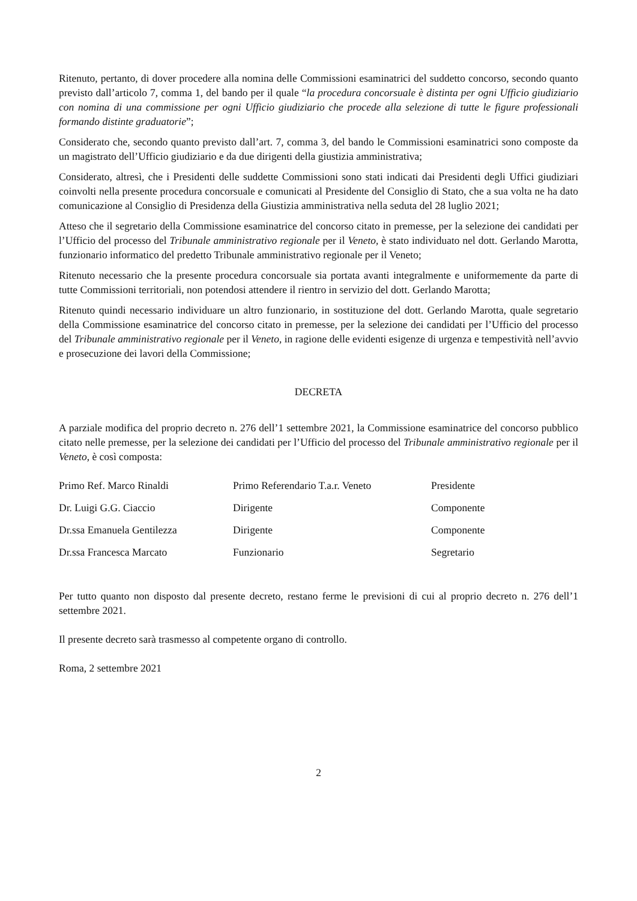Ritenuto, pertanto, di dover procedere alla nomina delle Commissioni esaminatrici del suddetto concorso, secondo quanto previsto dall’articolo 7, comma 1, del bando per il quale “la procedura concorsuale è distinta per ogni Ufficio giudiziario con nomina di una commissione per ogni Ufficio giudiziario che procede alla selezione di tutte le figure professionali formando distinte graduatorie”;
Considerato che, secondo quanto previsto dall’art. 7, comma 3, del bando le Commissioni esaminatrici sono composte da un magistrato dell’Ufficio giudiziario e da due dirigenti della giustizia amministrativa;
Considerato, altresì, che i Presidenti delle suddette Commissioni sono stati indicati dai Presidenti degli Uffici giudiziari coinvolti nella presente procedura concorsuale e comunicati al Presidente del Consiglio di Stato, che a sua volta ne ha dato comunicazione al Consiglio di Presidenza della Giustizia amministrativa nella seduta del 28 luglio 2021;
Atteso che il segretario della Commissione esaminatrice del concorso citato in premesse, per la selezione dei candidati per l’Ufficio del processo del Tribunale amministrativo regionale per il Veneto, è stato individuato nel dott. Gerlando Marotta, funzionario informatico del predetto Tribunale amministrativo regionale per il Veneto;
Ritenuto necessario che la presente procedura concorsuale sia portata avanti integralmente e uniformemente da parte di tutte Commissioni territoriali, non potendosi attendere il rientro in servizio del dott. Gerlando Marotta;
Ritenuto quindi necessario individuare un altro funzionario, in sostituzione del dott. Gerlando Marotta, quale segretario della Commissione esaminatrice del concorso citato in premesse, per la selezione dei candidati per l’Ufficio del processo del Tribunale amministrativo regionale per il Veneto, in ragione delle evidenti esigenze di urgenza e tempestività nell’avvio e prosecuzione dei lavori della Commissione;
DECRETA
A parziale modifica del proprio decreto n. 276 dell’1 settembre 2021, la Commissione esaminatrice del concorso pubblico citato nelle premesse, per la selezione dei candidati per l’Ufficio del processo del Tribunale amministrativo regionale per il Veneto, è così composta:
| Primo Ref. Marco Rinaldi | Primo Referendario T.a.r. Veneto | Presidente |
| Dr. Luigi G.G. Ciaccio | Dirigente | Componente |
| Dr.ssa Emanuela Gentilezza | Dirigente | Componente |
| Dr.ssa Francesca Marcato | Funzionario | Segretario |
Per tutto quanto non disposto dal presente decreto, restano ferme le previsioni di cui al proprio decreto n. 276 dell’1 settembre 2021.
Il presente decreto sarà trasmesso al competente organo di controllo.
Roma, 2 settembre 2021
2